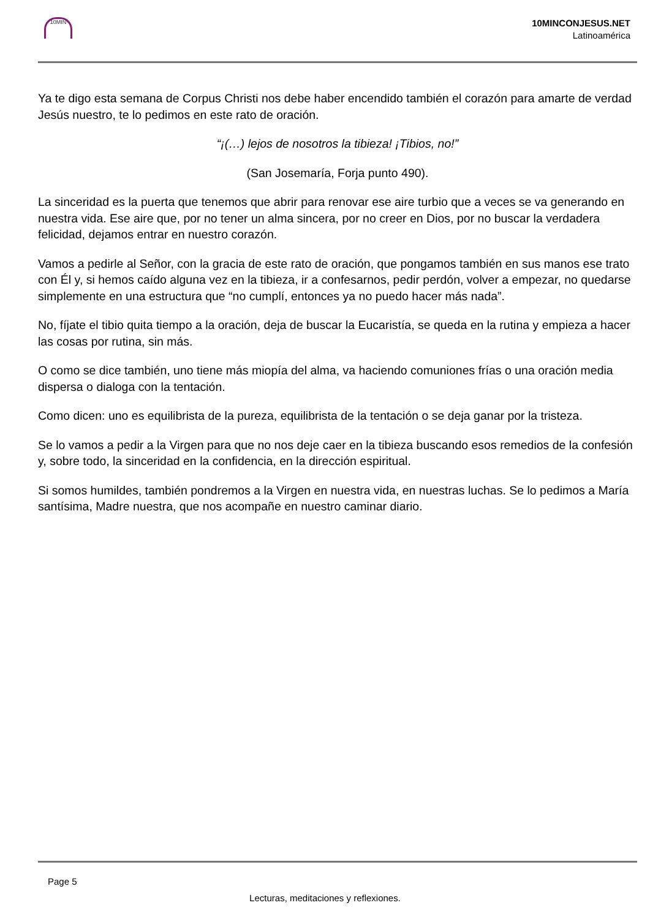10MIN
10MINCONJESUS.NET
Latinoamérica
Ya te digo esta semana de Corpus Christi nos debe haber encendido también el corazón para amarte de verdad Jesús nuestro, te lo pedimos en este rato de oración.
“¡(…) lejos de nosotros la tibieza! ¡Tibios, no!”
(San Josemaría, Forja punto 490).
La sinceridad es la puerta que tenemos que abrir para renovar ese aire turbio que a veces se va generando en nuestra vida. Ese aire que, por no tener un alma sincera, por no creer en Dios, por no buscar la verdadera felicidad, dejamos entrar en nuestro corazón.
Vamos a pedirle al Señor, con la gracia de este rato de oración, que pongamos también en sus manos ese trato con Él y, si hemos caído alguna vez en la tibieza, ir a confesarnos, pedir perdón, volver a empezar, no quedarse simplemente en una estructura que “no cumplí, entonces ya no puedo hacer más nada”.
No, fíjate el tibio quita tiempo a la oración, deja de buscar la Eucaristía, se queda en la rutina y empieza a hacer las cosas por rutina, sin más.
O como se dice también, uno tiene más miopía del alma, va haciendo comuniones frías o una oración media dispersa o dialoga con la tentación.
Como dicen: uno es equilibrista de la pureza, equilibrista de la tentación o se deja ganar por la tristeza.
Se lo vamos a pedir a la Virgen para que no nos deje caer en la tibieza buscando esos remedios de la confesión y, sobre todo, la sinceridad en la confidencia, en la dirección espiritual.
Si somos humildes, también pondremos a la Virgen en nuestra vida, en nuestras luchas. Se lo pedimos a María santísima, Madre nuestra, que nos acompañe en nuestro caminar diario.
Page 5
Lecturas, meditaciones y reflexiones.